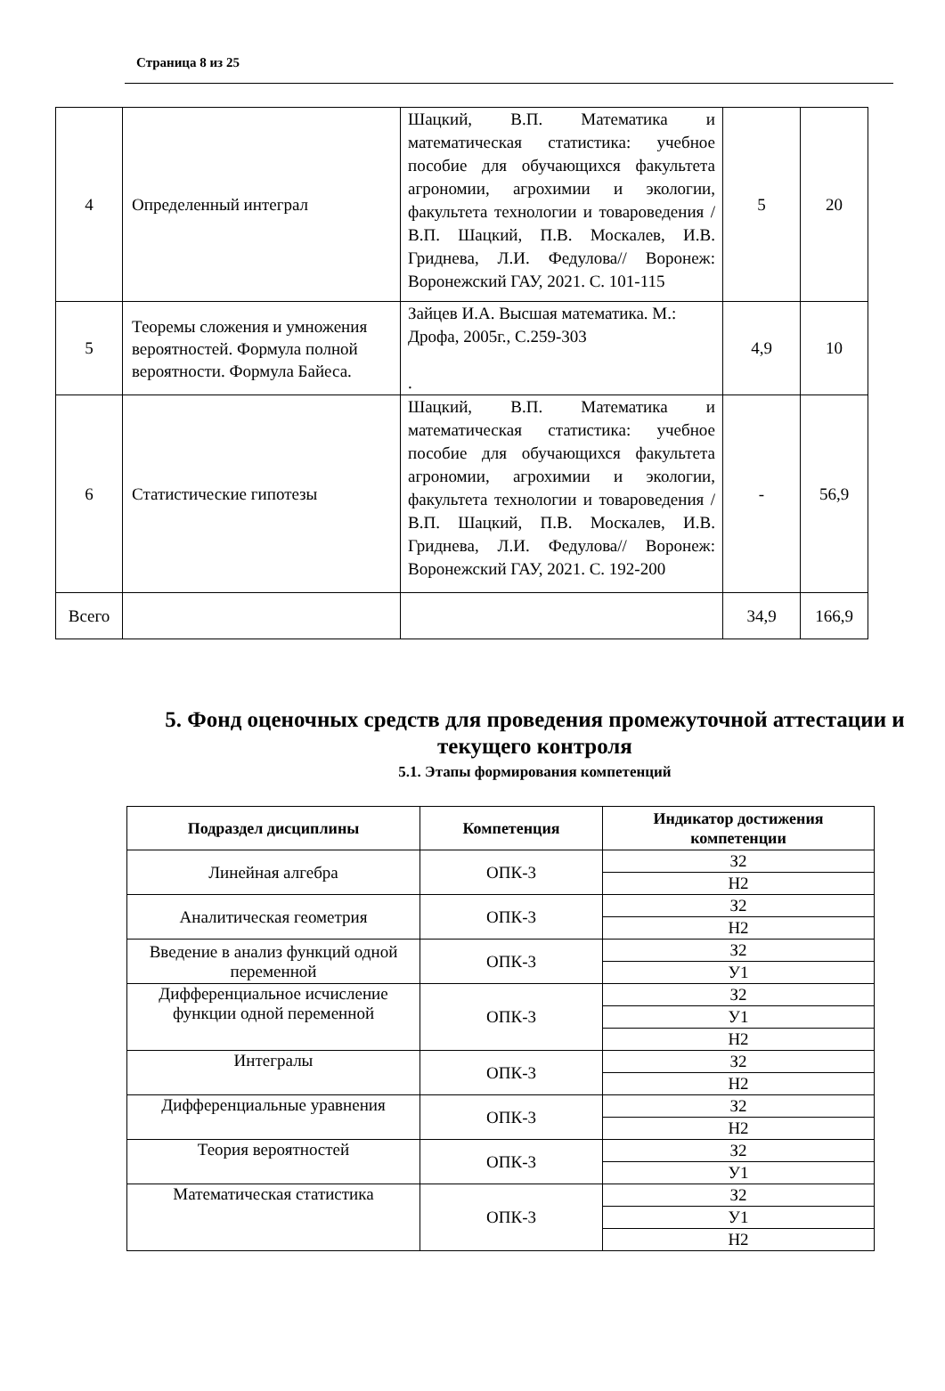Страница 8 из 25
| 4 | Определенный интеграл | Шацкий, В.П. Математика и математическая статистика: учебное пособие для обучающихся факультета агрономии, агрохимии и экологии, факультета технологии и товароведения / В.П. Шацкий, П.В. Москалев, И.В. Гриднева, Л.И. Федулова// Воронеж: Воронежский ГАУ, 2021. С. 101-115 | 5 | 20 |
| 5 | Теоремы сложения и умножения вероятностей. Формула полной вероятности. Формула Байеса. | Зайцев И.А. Высшая математика. М.: Дрофа, 2005г., С.259-303 . | 4,9 | 10 |
| 6 | Статистические гипотезы | Шацкий, В.П. Математика и математическая статистика: учебное пособие для обучающихся факультета агрономии, агрохимии и экологии, факультета технологии и товароведения / В.П. Шацкий, П.В. Москалев, И.В. Гриднева, Л.И. Федулова// Воронеж: Воронежский ГАУ, 2021. С. 192-200 | - | 56,9 |
| Всего | | | 34,9 | 166,9 |
5. Фонд оценочных средств для проведения промежуточной аттестации и текущего контроля
5.1. Этапы формирования компетенций
| Подраздел дисциплины | Компетенция | Индикатор достижения компетенции |
| --- | --- | --- |
| Линейная алгебра | ОПК-3 | З2 |
| | | Н2 |
| Аналитическая геометрия | ОПК-3 | З2 |
| | | Н2 |
| Введение в анализ функций одной переменной | ОПК-3 | З2 |
| | | У1 |
| Дифференциальное исчисление функции одной переменной | ОПК-3 | З2 |
| | | У1 |
| | | Н2 |
| Интегралы | ОПК-3 | З2 |
| | | Н2 |
| Дифференциальные уравнения | ОПК-3 | З2 |
| | | Н2 |
| Теория вероятностей | ОПК-3 | З2 |
| | | У1 |
| Математическая статистика | ОПК-3 | З2 |
| | | У1 |
| | | Н2 |